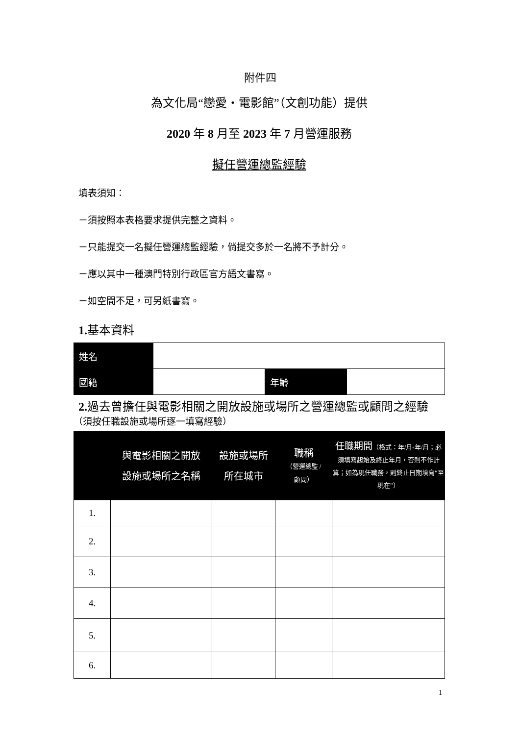附件四
為文化局“戀愛・電影館”（文創功能）提供
2020 年 8 月至 2023 年 7 月營運服務
擬任營運總監經驗
填表須知：
－須按照本表格要求提供完整之資料。
－只能提交一名擬任營運總監經驗，倘提交多於一名將不予計分。
－應以其中一種澳門特別行政區官方語文書寫。
－如空間不足，可另紙書寫。
1. 基本資料
| 姓名 | | | |
| 國籍 | | 年齡 | |
2. 過去曾擔任與電影相關之開放設施或場所之營運總監或顧問之經驗
（須按任職設施或場所逐一填寫經驗）
| | 與電影相關之開放 設施或場所之名稱 | 設施或場所 所在城市 | 職稱 （營運總監 / 顧問） | 任職期間 （格式：年/月-年/月；必須填寫起始及終止年月，否則不作計算；如為現任職務，則終止日期填寫“至現在”） |
| --- | --- | --- | --- | --- |
| 1. | | | | |
| 2. | | | | |
| 3. | | | | |
| 4. | | | | |
| 5. | | | | |
| 6. | | | | |
1